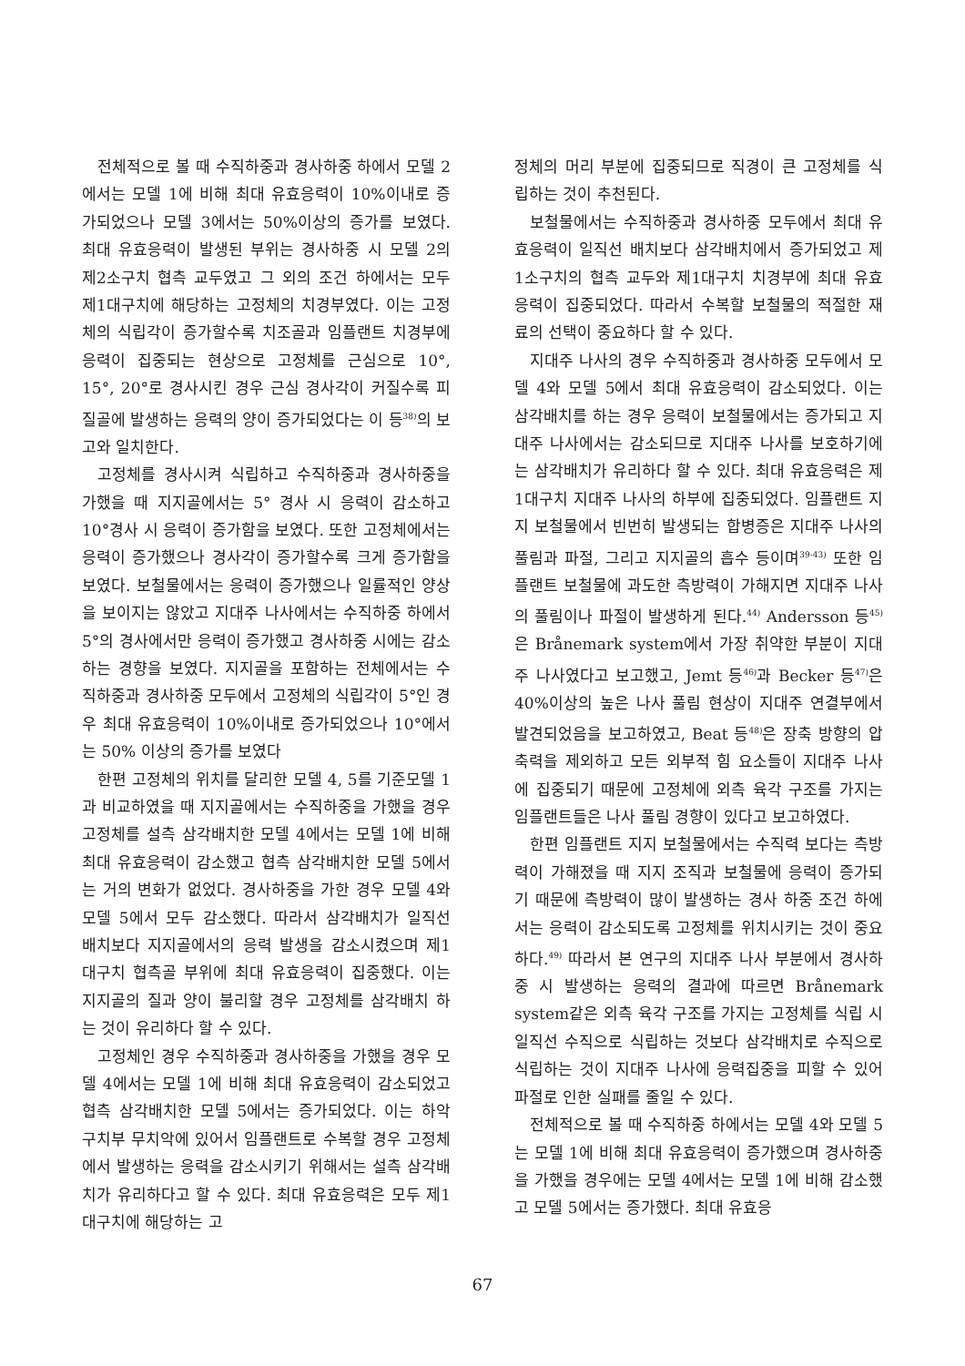전체적으로 볼 때 수직하중과 경사하중 하에서 모델 2에서는 모델 1에 비해 최대 유효응력이 10%이내로 증가되었으나 모델 3에서는 50%이상의 증가를 보였다. 최대 유효응력이 발생된 부위는 경사하중 시 모델 2의 제2소구치 협측 교두였고 그 외의 조건 하에서는 모두 제1대구치에 해당하는 고정체의 치경부였다. 이는 고정체의 식립각이 증가할수록 치조골과 임플랜트 치경부에 응력이 집중되는 현상으로 고정체를 근심으로 10°, 15°, 20°로 경사시킨 경우 근심 경사각이 커질수록 피질골에 발생하는 응력의 양이 증가되었다는 이 등<sup>38)</sup>의 보고와 일치한다.
고정체를 경사시켜 식립하고 수직하중과 경사하중을 가했을 때 지지골에서는 5° 경사 시 응력이 감소하고 10°경사 시 응력이 증가함을 보였다. 또한 고정체에서는 응력이 증가했으나 경사각이 증가할수록 크게 증가함을 보였다. 보철물에서는 응력이 증가했으나 일률적인 양상을 보이지는 않았고 지대주 나사에서는 수직하중 하에서 5°의 경사에서만 응력이 증가했고 경사하중 시에는 감소하는 경향을 보였다. 지지골을 포함하는 전체에서는 수직하중과 경사하중 모두에서 고정체의 식립각이 5°인 경우 최대 유효응력이 10%이내로 증가되었으나 10°에서는 50% 이상의 증가를 보였다
한편 고정체의 위치를 달리한 모델 4, 5를 기준모델 1과 비교하였을 때 지지골에서는 수직하중을 가했을 경우 고정체를 설측 삼각배치한 모델 4에서는 모델 1에 비해 최대 유효응력이 감소했고 협측 삼각배치한 모델 5에서는 거의 변화가 없었다. 경사하중을 가한 경우 모델 4와 모델 5에서 모두 감소했다. 따라서 삼각배치가 일직선 배치보다 지지골에서의 응력 발생을 감소시켰으며 제1대구치 협측골 부위에 최대 유효응력이 집중했다. 이는 지지골의 질과 양이 불리할 경우 고정체를 삼각배치 하는 것이 유리하다 할 수 있다.
고정체인 경우 수직하중과 경사하중을 가했을 경우 모델 4에서는 모델 1에 비해 최대 유효응력이 감소되었고 협측 삼각배치한 모델 5에서는 증가되었다. 이는 하악 구치부 무치악에 있어서 임플랜트로 수복할 경우 고정체에서 발생하는 응력을 감소시키기 위해서는 설측 삼각배치가 유리하다고 할 수 있다. 최대 유효응력은 모두 제1대구치에 해당하는 고
정체의 머리 부분에 집중되므로 직경이 큰 고정체를 식립하는 것이 추천된다.
보철물에서는 수직하중과 경사하중 모두에서 최대 유효응력이 일직선 배치보다 삼각배치에서 증가되었고 제1소구치의 협측 교두와 제1대구치 치경부에 최대 유효응력이 집중되었다. 따라서 수복할 보철물의 적절한 재료의 선택이 중요하다 할 수 있다.
지대주 나사의 경우 수직하중과 경사하중 모두에서 모델 4와 모델 5에서 최대 유효응력이 감소되었다. 이는 삼각배치를 하는 경우 응력이 보철물에서는 증가되고 지대주 나사에서는 감소되므로 지대주 나사를 보호하기에는 삼각배치가 유리하다 할 수 있다. 최대 유효응력은 제1대구치 지대주 나사의 하부에 집중되었다. 임플랜트 지지 보철물에서 빈번히 발생되는 합병증은 지대주 나사의 풀림과 파절, 그리고 지지골의 흡수 등이며<sup>39-43)</sup> 또한 임플랜트 보철물에 과도한 측방력이 가해지면 지대주 나사의 풀림이나 파절이 발생하게 된다.<sup>44)</sup> Andersson 등<sup>45)</sup>은 Brånemark system에서 가장 취약한 부분이 지대주 나사였다고 보고했고, Jemt 등<sup>46)</sup>과 Becker 등<sup>47)</sup>은 40%이상의 높은 나사 풀림 현상이 지대주 연결부에서 발견되었음을 보고하였고, Beat 등<sup>48)</sup>은 장축 방향의 압축력을 제외하고 모든 외부적 힘 요소들이 지대주 나사에 집중되기 때문에 고정체에 외측 육각 구조를 가지는 임플랜트들은 나사 풀림 경향이 있다고 보고하였다.
한편 임플랜트 지지 보철물에서는 수직력 보다는 측방력이 가해졌을 때 지지 조직과 보철물에 응력이 증가되기 때문에 측방력이 많이 발생하는 경사 하중 조건 하에서는 응력이 감소되도록 고정체를 위치시키는 것이 중요하다.<sup>49)</sup> 따라서 본 연구의 지대주 나사 부분에서 경사하중 시 발생하는 응력의 결과에 따르면 Brånemark system같은 외측 육각 구조를 가지는 고정체를 식립 시 일직선 수직으로 식립하는 것보다 삼각배치로 수직으로 식립하는 것이 지대주 나사에 응력집중을 피할 수 있어 파절로 인한 실패를 줄일 수 있다.
전체적으로 볼 때 수직하중 하에서는 모델 4와 모델 5는 모델 1에 비해 최대 유효응력이 증가했으며 경사하중을 가했을 경우에는 모델 4에서는 모델 1에 비해 감소했고 모델 5에서는 증가했다. 최대 유효응
67